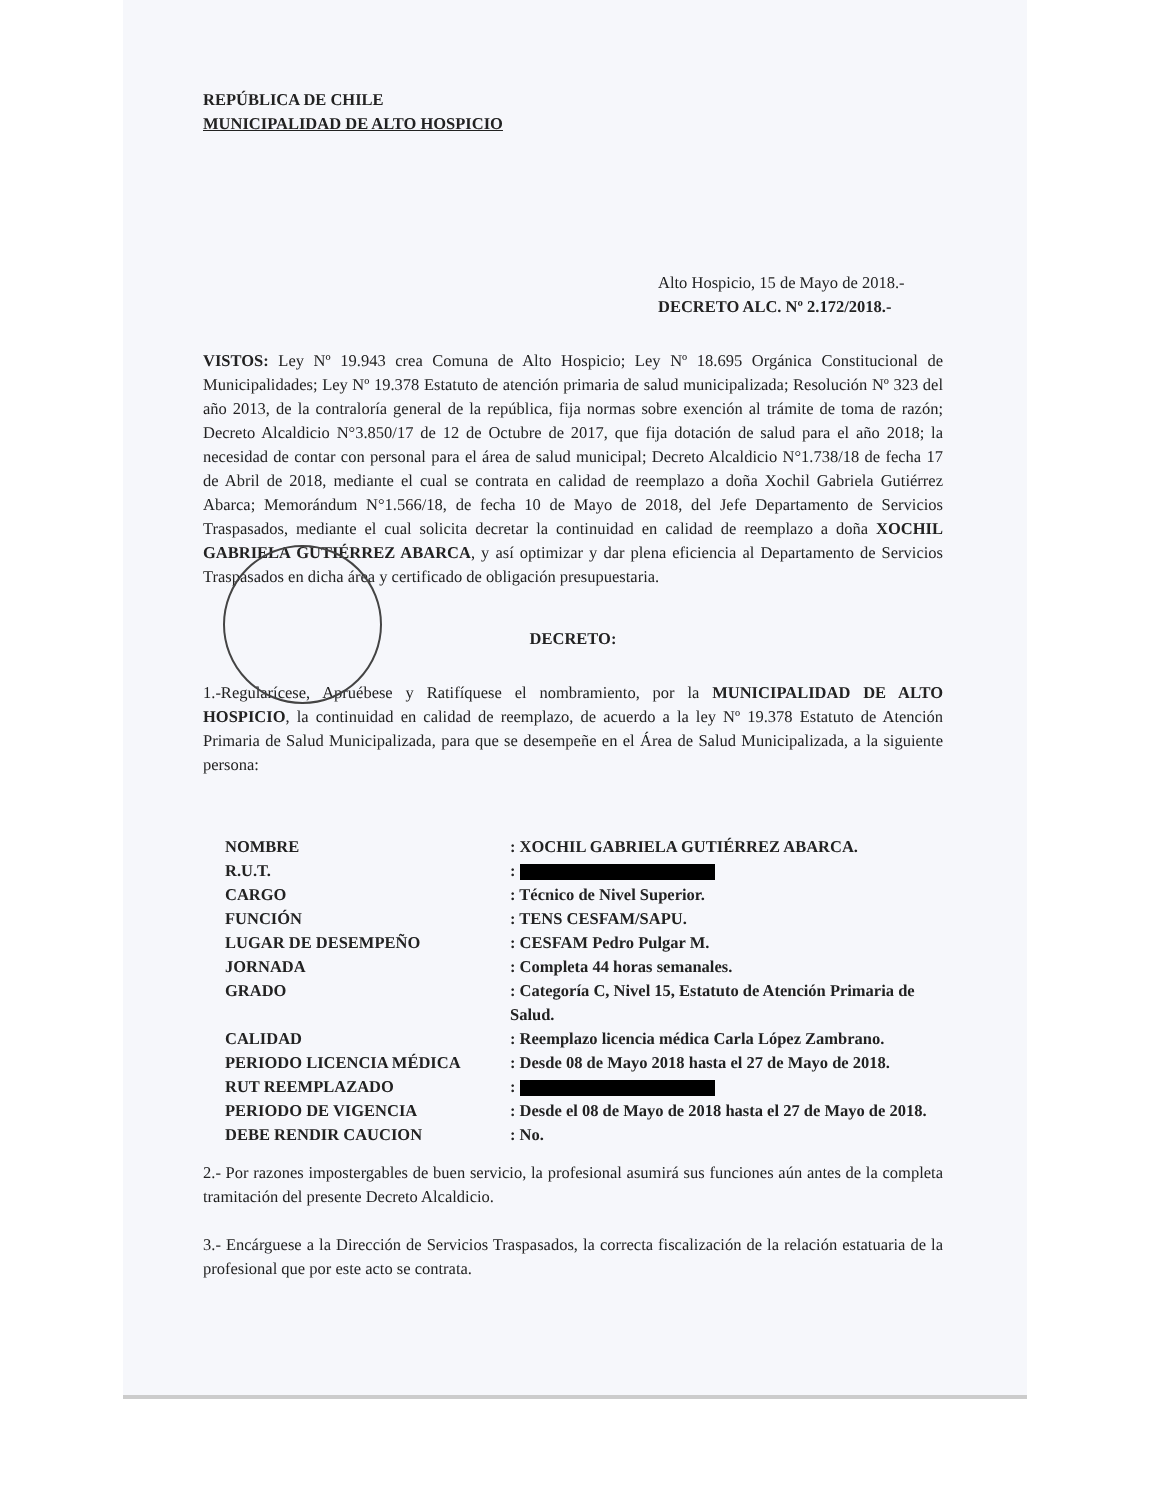REPÚBLICA DE CHILE
MUNICIPALIDAD DE ALTO HOSPICIO
Alto Hospicio, 15 de Mayo de 2018.-
DECRETO ALC. Nº 2.172/2018.-
VISTOS: Ley Nº 19.943 crea Comuna de Alto Hospicio; Ley Nº 18.695 Orgánica Constitucional de Municipalidades; Ley Nº 19.378 Estatuto de atención primaria de salud municipalizada; Resolución Nº 323 del año 2013, de la contraloría general de la república, fija normas sobre exención al trámite de toma de razón; Decreto Alcaldicio N°3.850/17 de 12 de Octubre de 2017, que fija dotación de salud para el año 2018; la necesidad de contar con personal para el área de salud municipal; Decreto Alcaldicio N°1.738/18 de fecha 17 de Abril de 2018, mediante el cual se contrata en calidad de reemplazo a doña Xochil Gabriela Gutiérrez Abarca; Memorándum N°1.566/18, de fecha 10 de Mayo de 2018, del Jefe Departamento de Servicios Traspasados, mediante el cual solicita decretar la continuidad en calidad de reemplazo a doña XOCHIL GABRIELA GUTIÉRREZ ABARCA, y así optimizar y dar plena eficiencia al Departamento de Servicios Traspasados en dicha área y certificado de obligación presupuestaria.
DECRETO:
1.-Regularícese, Apruébese y Ratifíquese el nombramiento, por la MUNICIPALIDAD DE ALTO HOSPICIO, la continuidad en calidad de reemplazo, de acuerdo a la ley Nº 19.378 Estatuto de Atención Primaria de Salud Municipalizada, para que se desempeñe en el Área de Salud Municipalizada, a la siguiente persona:
| NOMBRE | : XOCHIL GABRIELA GUTIÉRREZ ABARCA. |
| R.U.T. | : |
| CARGO | : Técnico de Nivel Superior. |
| FUNCIÓN | : TENS CESFAM/SAPU. |
| LUGAR DE DESEMPEÑO | : CESFAM Pedro Pulgar M. |
| JORNADA | : Completa 44 horas semanales. |
| GRADO | : Categoría C, Nivel 15, Estatuto de Atención Primaria de Salud. |
| CALIDAD | : Reemplazo licencia médica Carla López Zambrano. |
| PERIODO LICENCIA MÉDICA | : Desde 08 de Mayo 2018 hasta el 27 de Mayo de 2018. |
| RUT REEMPLAZADO | : |
| PERIODO DE VIGENCIA | : Desde el 08 de Mayo de 2018 hasta el 27 de Mayo de 2018. |
| DEBE RENDIR CAUCION | : No. |
2.- Por razones impostergables de buen servicio, la profesional asumirá sus funciones aún antes de la completa tramitación del presente Decreto Alcaldicio.
3.- Encárguese a la Dirección de Servicios Traspasados, la correcta fiscalización de la relación estatuaria de la profesional que por este acto se contrata.